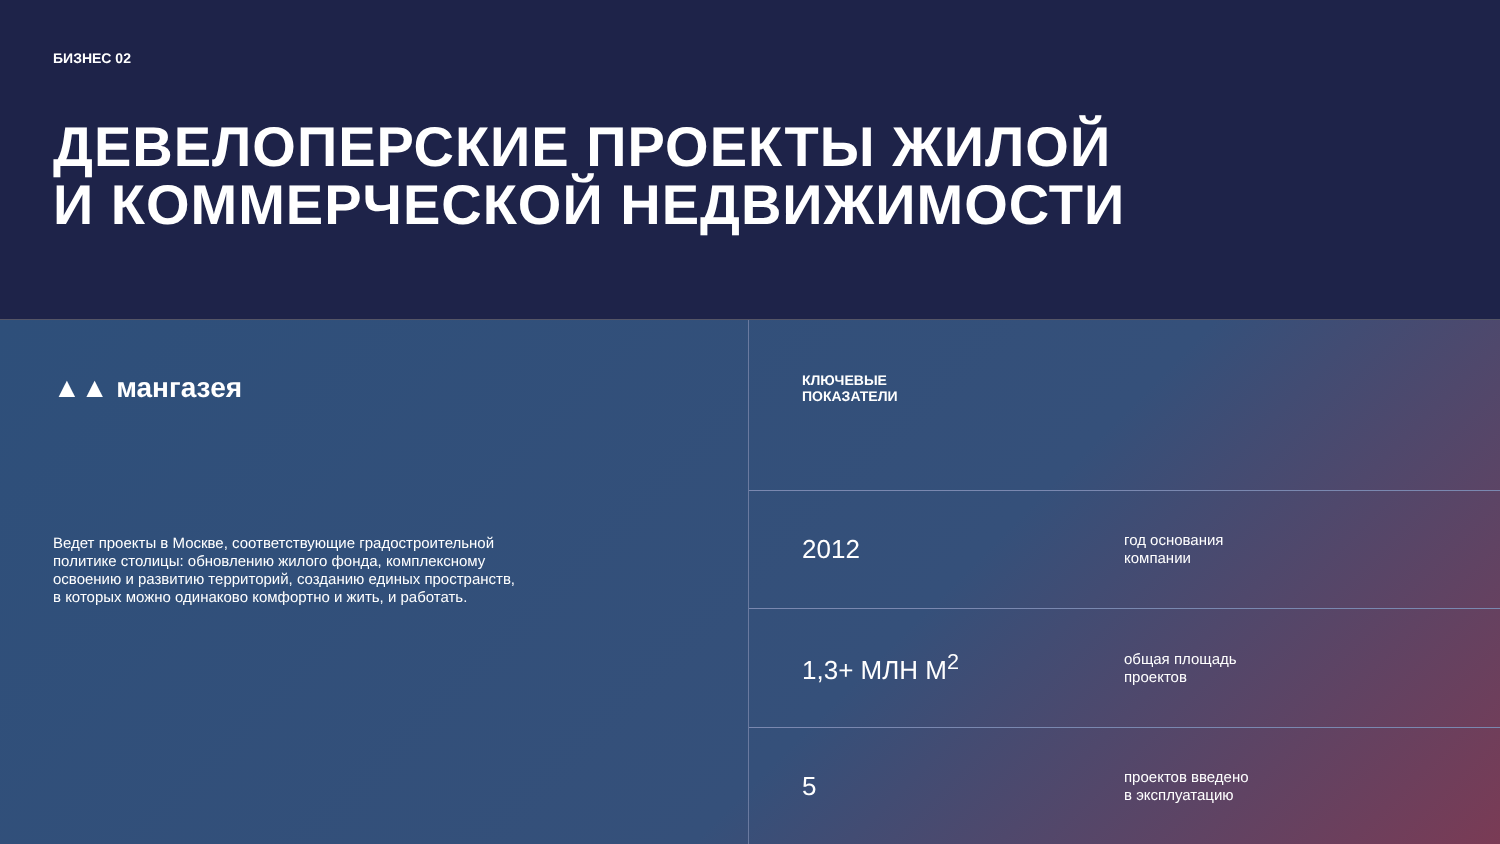БИЗНЕС 02
ДЕВЕЛОПЕРСКИЕ ПРОЕКТЫ ЖИЛОЙ
И КОММЕРЧЕСКОЙ НЕДВИЖИМОСТИ
▲▲ мангазея
Ведет проекты в Москве, соответствующие градостроительной политике столицы: обновлению жилого фонда, комплексному освоению и развитию территорий, созданию единых пространств, в которых можно одинаково комфортно и жить, и работать.
КЛЮЧЕВЫЕ
ПОКАЗАТЕЛИ
2012
год основания
компании
1,3+ МЛН М<sup>2</sup>
общая площадь
проектов
5
проектов введено
в эксплуатацию